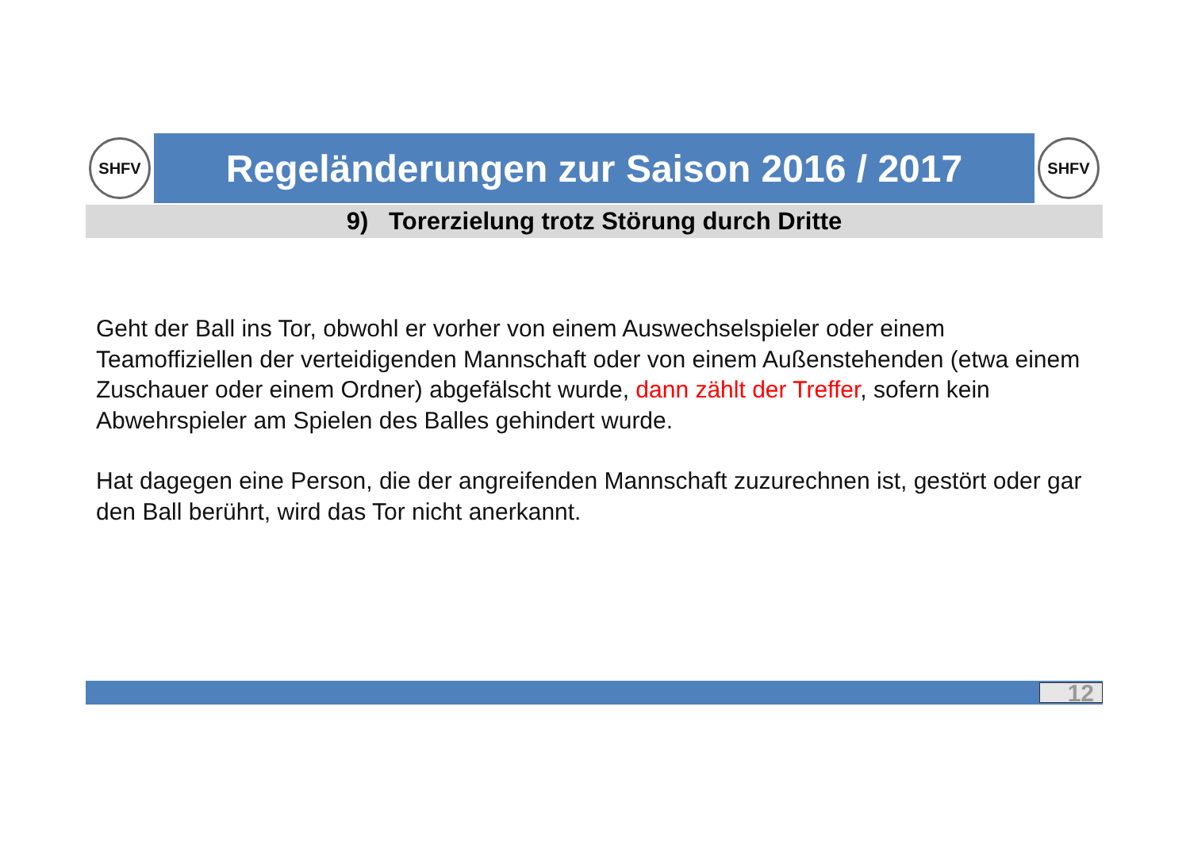SHFV
Regeländerungen zur Saison 2016 / 2017
SHFV
9) Torerzielung trotz Störung durch Dritte
Geht der Ball ins Tor, obwohl er vorher von einem Auswechselspieler oder einem Teamoffiziellen der verteidigenden Mannschaft oder von einem Außenstehenden (etwa einem Zuschauer oder einem Ordner) abgefälscht wurde, dann zählt der Treffer, sofern kein Abwehrspieler am Spielen des Balles gehindert wurde.
Hat dagegen eine Person, die der angreifenden Mannschaft zuzurechnen ist, gestört oder gar den Ball berührt, wird das Tor nicht anerkannt.
12